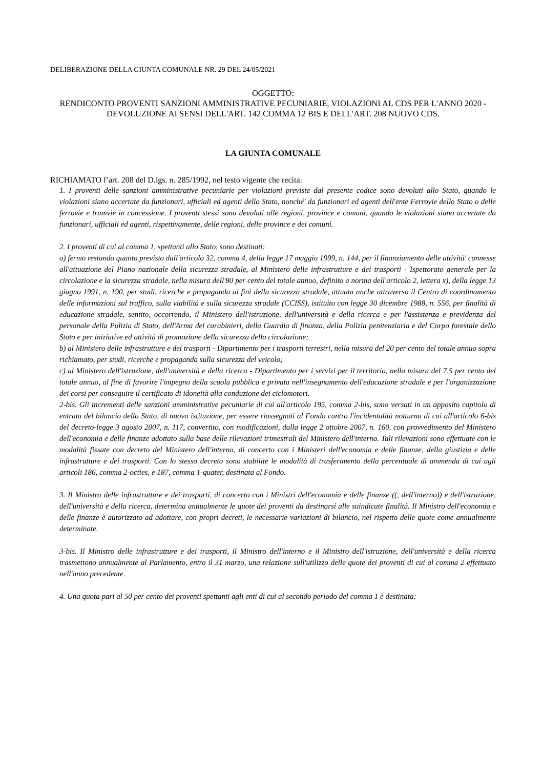DELIBERAZIONE DELLA GIUNTA COMUNALE NR. 29 DEL 24/05/2021
OGGETTO:
RENDICONTO PROVENTI SANZIONI AMMINISTRATIVE PECUNIARIE, VIOLAZIONI AL CDS PER L'ANNO 2020 - DEVOLUZIONE AI SENSI DELL'ART. 142 COMMA 12 BIS E DELL'ART. 208 NUOVO CDS.
LA GIUNTA COMUNALE
RICHIAMATO l’art. 208 del D.lgs. n. 285/1992, nel testo vigente che recita:
1. I proventi delle sanzioni amministrative pecuniarie per violazioni previste dal presente codice sono devoluti allo Stato, quando le violazioni siano accertate da funzionari, ufficiali ed agenti dello Stato, nonché' da funzionari ed agenti dell'ente Ferrovie dello Stato o delle ferrovie e tramvie in concessione. I proventi stessi sono devoluti alle regioni, province e comuni, quando le violazioni siano accertate da funzionari, ufficiali ed agenti, rispettivamente, delle regioni, delle province e dei comuni.
2. I proventi di cui al comma 1, spettanti allo Stato, sono destinati:
a) fermo restando quanto previsto dall'articolo 32, comma 4, della legge 17 maggio 1999, n. 144, per il finanziamento delle attività' connesse all'attuazione del Piano nazionale della sicurezza stradale, al Ministero delle infrastrutture e dei trasporti - Ispettorato generale per la circolazione e la sicurezza stradale, nella misura dell'80 per cento del totale annuo, definito a norma dell'articolo 2, lettera x), della legge 13 giugno 1991, n. 190, per studi, ricerche e propaganda ai fini della sicurezza stradale, attuata anche attraverso il Centro di coordinamento delle informazioni sul traffico, sulla viabilità e sulla sicurezza stradale (CCISS), istituito con legge 30 dicembre 1988, n. 556, per finalità di educazione stradale, sentito, occorrendo, il Ministero dell'istruzione, dell'università e della ricerca e per l'assistenza e previdenza del personale della Polizia di Stato, dell'Arma dei carabinieri, della Guardia di finanza, della Polizia penitenziaria e del Corpo forestale dello Stato e per iniziative ed attività di promozione della sicurezza della circolazione;
b) al Ministero delle infrastrutture e dei trasporti - Dipartimento per i trasporti terrestri, nella misura del 20 per cento del totale annuo sopra richiamato, per studi, ricerche e propaganda sulla sicurezza del veicolo;
c) al Ministero dell'istruzione, dell'università e della ricerca - Dipartimento per i servizi per il territorio, nella misura del 7,5 per cento del totale annuo, al fine di favorire l'impegno della scuola pubblica e privata nell'insegnamento dell'educazione stradale e per l'organizzazione dei corsi per conseguire il certificato di idoneità alla conduzione dei ciclomotori.
2-bis. Gli incrementi delle sanzioni amministrative pecuniarie di cui all'articolo 195, comma 2-bis, sono versati in un apposito capitolo di entrata del bilancio dello Stato, di nuova istituzione, per essere riassegnati al Fondo contro l'incidentalità notturna di cui all'articolo 6-bis del decreto-legge 3 agosto 2007, n. 117, convertito, con modificazioni, dalla legge 2 ottobre 2007, n. 160, con provvedimento del Ministero dell'economia e delle finanze adottato sulla base delle rilevazioni trimestrali del Ministero dell'interno. Tali rilevazioni sono effettuate con le modalità fissate con decreto del Ministero dell'interno, di concerto con i Ministeri dell'economia e delle finanze, della giustizia e delle infrastrutture e dei trasporti. Con lo stesso decreto sono stabilite le modalità di trasferimento della percentuale di ammenda di cui agli articoli 186, comma 2-octies, e 187, comma 1-quater, destinata al Fondo.
3. Il Ministro delle infrastrutture e dei trasporti, di concerto con i Ministri dell'economia e delle finanze ((, dell'interno)) e dell'istruzione, dell'università e della ricerca, determina annualmente le quote dei proventi da destinarsi alle suindicate finalità. Il Ministro dell'economia e delle finanze è autorizzato ad adottare, con propri decreti, le necessarie variazioni di bilancio, nel rispetto delle quote come annualmente determinate.
3-bis. Il Ministro delle infrastrutture e dei trasporti, il Ministro dell'interno e il Ministro dell'istruzione, dell'università e della ricerca trasmettono annualmente al Parlamento, entro il 31 marzo, una relazione sull'utilizzo delle quote dei proventi di cui al comma 2 effettuato nell'anno precedente.
4. Una quota pari al 50 per cento dei proventi spettanti agli enti di cui al secondo periodo del comma 1 è destinata: